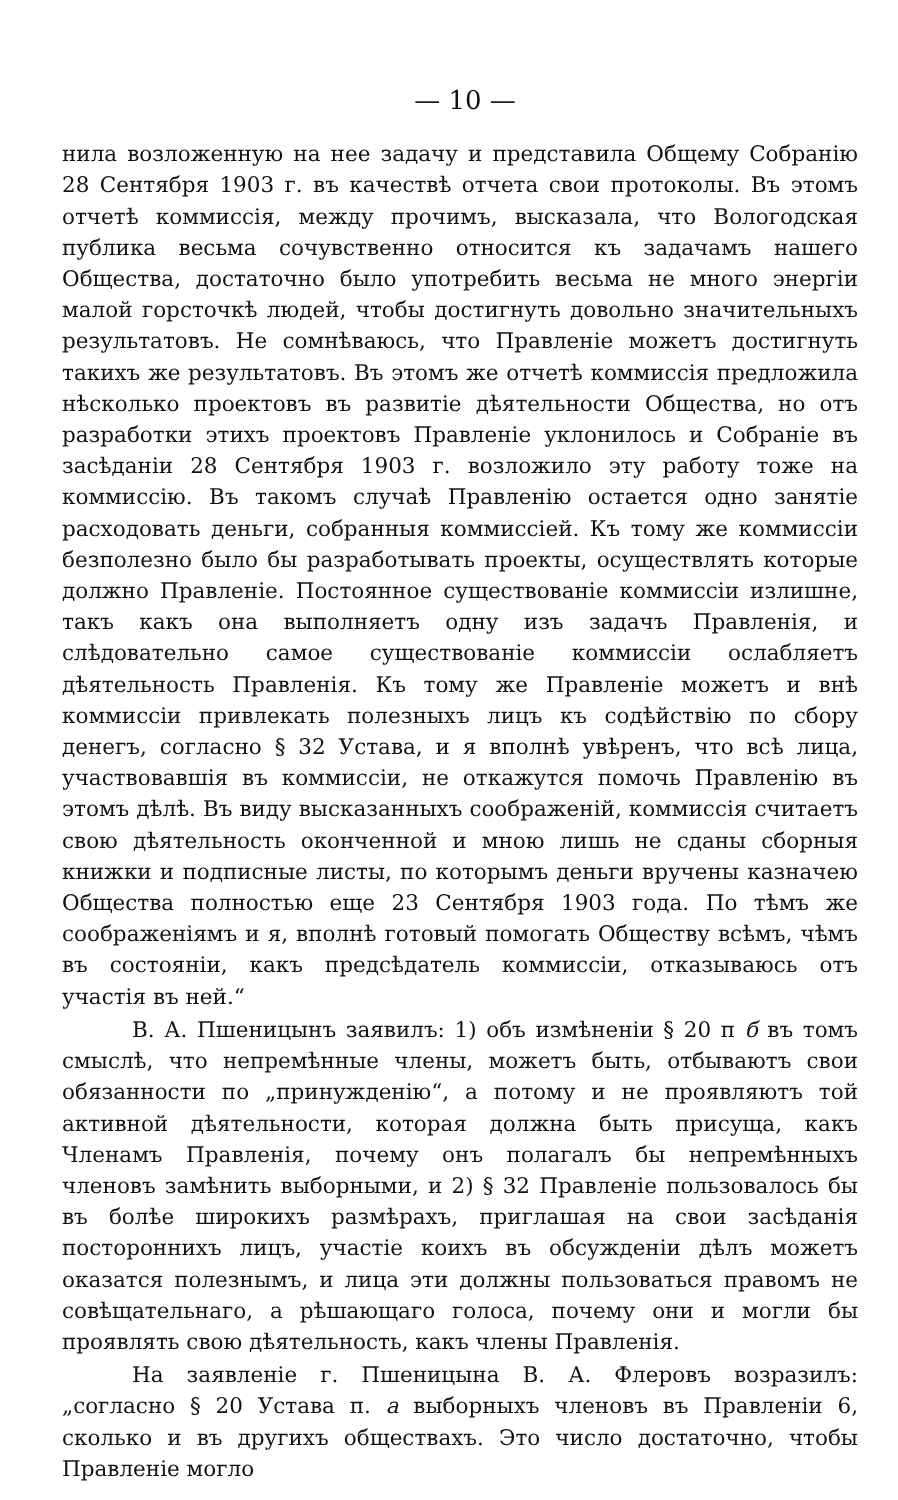— 10 —
нила возложенную на нее задачу и представила Общему Собранію 28 Сентября 1903 г. въ качествѣ отчета свои протоколы. Въ этомъ отчетѣ коммиссія, между прочимъ, высказала, что Вологодская публика весьма сочувственно относится къ задачамъ нашего Общества, достаточно было употребить весьма не много энергіи малой горсточкѣ людей, чтобы достигнуть довольно значительныхъ результатовъ. Не сомнѣваюсь, что Правленіе можетъ достигнуть такихъ же результатовъ. Въ этомъ же отчетѣ коммиссія предложила нѣсколько проектовъ въ развитіе дѣятельности Общества, но отъ разработки этихъ проектовъ Правленіе уклонилось и Собраніе въ засѣданіи 28 Сентября 1903 г. возложило эту работу тоже на коммиссію. Въ такомъ случаѣ Правленію остается одно занятіе расходовать деньги, собранныя коммиссіей. Къ тому же коммиссіи безполезно было бы разработывать проекты, осуществлять которые должно Правленіе. Постоянное существованіе коммиссіи излишне, такъ какъ она выполняетъ одну изъ задачъ Правленія, и слѣдовательно самое существованіе коммиссіи ослабляетъ дѣятельность Правленія. Къ тому же Правленіе можетъ и внѣ коммиссіи привлекать полезныхъ лицъ къ содѣйствію по сбору денегъ, согласно § 32 Устава, и я вполнѣ увѣренъ, что всѣ лица, участвовавшія въ коммиссіи, не откажутся помочь Правленію въ этомъ дѣлѣ. Въ виду высказанныхъ соображеній, коммиссія считаетъ свою дѣятельность оконченной и мною лишь не сданы сборныя книжки и подписные листы, по которымъ деньги вручены казначею Общества полностью еще 23 Сентября 1903 года. По тѣмъ же соображеніямъ и я, вполнѣ готовый помогать Обществу всѣмъ, чѣмъ въ состояніи, какъ предсѣдатель коммиссіи, отказываюсь отъ участія въ ней.“
В. А. Пшеницынъ заявилъ: 1) объ измѣненіи § 20 п б въ томъ смыслѣ, что непремѣнные члены, можетъ быть, отбываютъ свои обязанности по „принужденію“, а потому и не проявляютъ той активной дѣятельности, которая должна быть присуща, какъ Членамъ Правленія, почему онъ полагалъ бы непремѣнныхъ членовъ замѣнить выборными, и 2) § 32 Правленіе пользовалось бы въ болѣе широкихъ размѣрахъ, приглашая на свои засѣданія постороннихъ лицъ, участіе коихъ въ обсужденіи дѣлъ можетъ оказатся полезнымъ, и лица эти должны пользоваться правомъ не совѣщательнаго, а рѣшающаго голоса, почему они и могли бы проявлять свою дѣятельность, какъ члены Правленія.
На заявленіе г. Пшеницына В. А. Флеровъ возразилъ: „согласно § 20 Устава п. а выборныхъ членовъ въ Правленіи 6, сколько и въ другихъ обществахъ. Это число достаточно, чтобы Правленіе могло